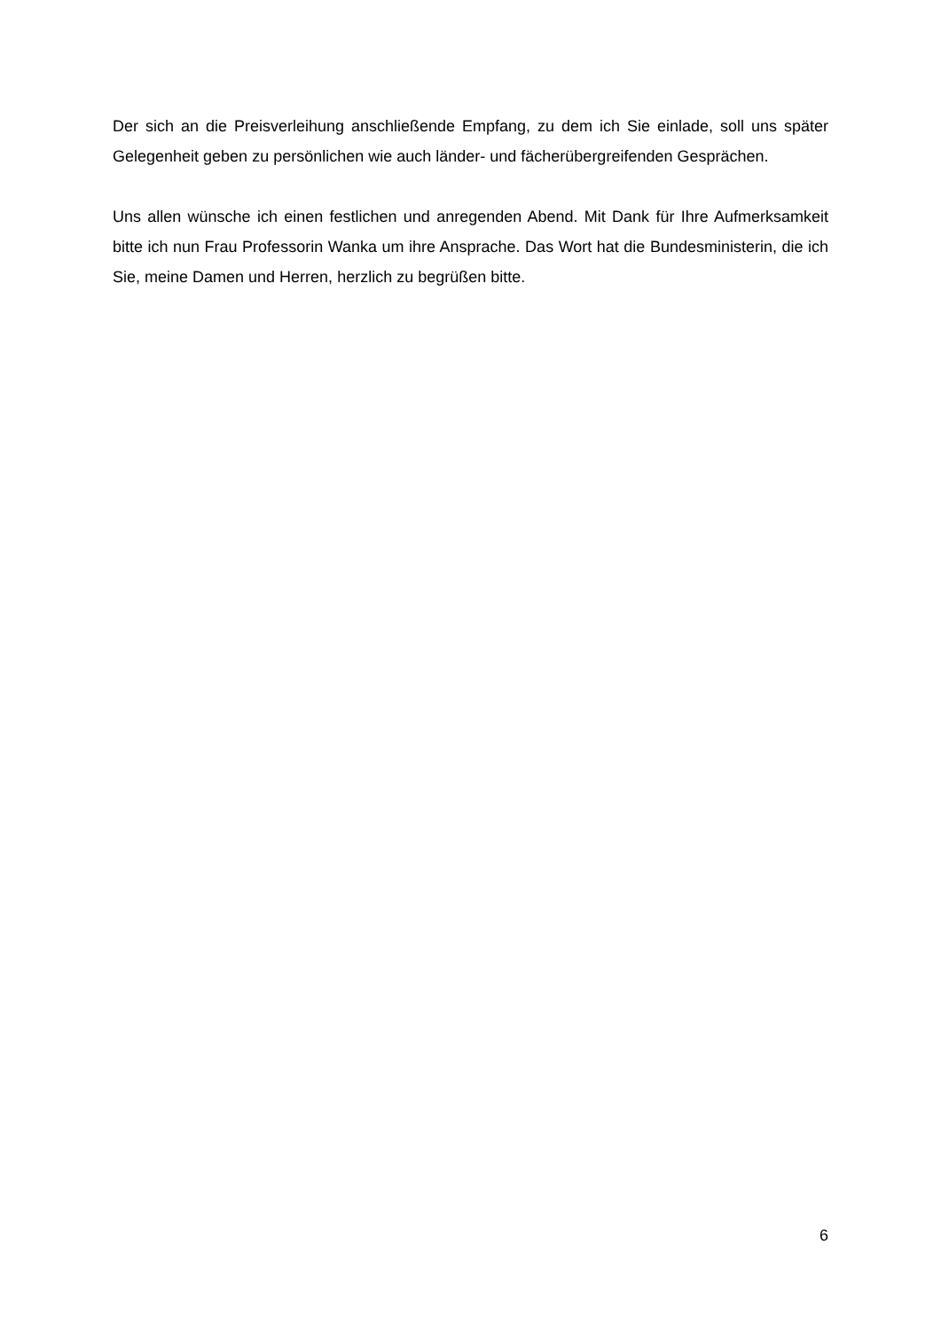Der sich an die Preisverleihung anschließende Empfang, zu dem ich Sie einlade, soll uns später Gelegenheit geben zu persönlichen wie auch länder- und fächerübergreifenden Gesprächen.
Uns allen wünsche ich einen festlichen und anregenden Abend. Mit Dank für Ihre Aufmerksamkeit bitte ich nun Frau Professorin Wanka um ihre Ansprache. Das Wort hat die Bundesministerin, die ich Sie, meine Damen und Herren, herzlich zu begrüßen bitte.
6